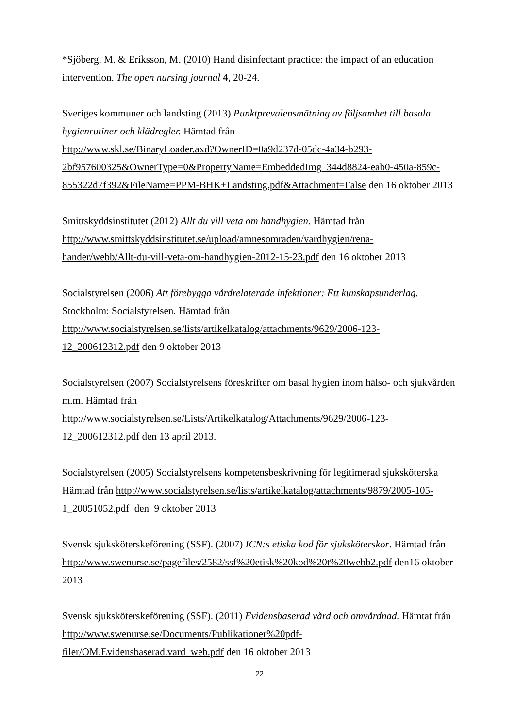*Sjöberg, M. & Eriksson, M. (2010) Hand disinfectant practice: the impact of an education intervention. The open nursing journal 4, 20-24.
Sveriges kommuner och landsting (2013) Punktprevalensmätning av följsamhet till basala hygienrutiner och klädregler. Hämtad från
http://www.skl.se/BinaryLoader.axd?OwnerID=0a9d237d-05dc-4a34-b293-
2bf957600325&OwnerType=0&PropertyName=EmbeddedImg_344d8824-eab0-450a-859c-
855322d7f392&FileName=PPM-BHK+Landsting.pdf&Attachment=False den 16 oktober 2013
Smittskyddsinstitutet (2012) Allt du vill veta om handhygien. Hämtad från
http://www.smittskyddsinstitutet.se/upload/amnesomraden/vardhygien/rena-
hander/webb/Allt-du-vill-veta-om-handhygien-2012-15-23.pdf den 16 oktober 2013
Socialstyrelsen (2006) Att förebygga vårdrelaterade infektioner: Ett kunskapsunderlag. Stockholm: Socialstyrelsen. Hämtad från
http://www.socialstyrelsen.se/lists/artikelkatalog/attachments/9629/2006-123-
12_200612312.pdf den 9 oktober 2013
Socialstyrelsen (2007) Socialstyrelsens föreskrifter om basal hygien inom hälso- och sjukvården m.m. Hämtad från
http://www.socialstyrelsen.se/Lists/Artikelkatalog/Attachments/9629/2006-123-
12_200612312.pdf den 13 april 2013.
Socialstyrelsen (2005) Socialstyrelsens kompetensbeskrivning för legitimerad sjuksköterska Hämtad från http://www.socialstyrelsen.se/lists/artikelkatalog/attachments/9879/2005-105-
1_20051052.pdf den 9 oktober 2013
Svensk sjuksköterskeförening (SSF). (2007) ICN:s etiska kod för sjuksköterskor. Hämtad från http://www.swenurse.se/pagefiles/2582/ssf%20etisk%20kod%20t%20webb2.pdf den16 oktober 2013
Svensk sjuksköterskeförening (SSF). (2011) Evidensbaserad vård och omvårdnad. Hämtat från http://www.swenurse.se/Documents/Publikationer%20pdf-
filer/OM.Evidensbaserad.vard_web.pdf den 16 oktober 2013
22